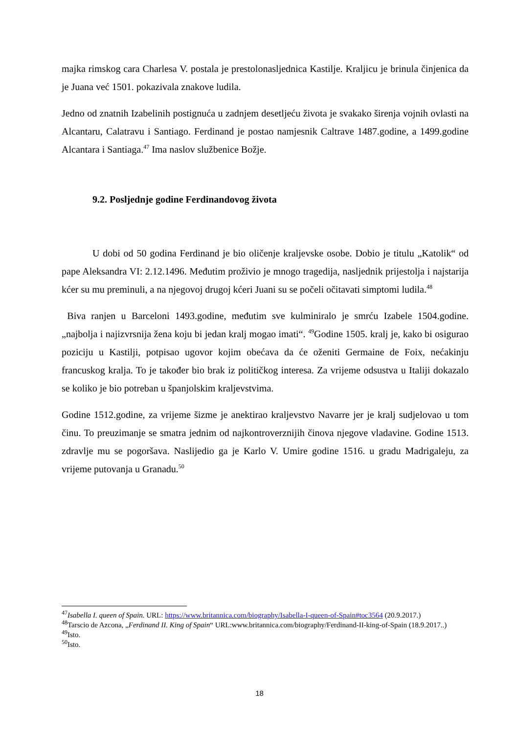majka rimskog cara Charlesa V. postala je prestolonasljednica Kastilje. Kraljicu je brinula činjenica da je Juana već 1501. pokazivala znakove ludila.
Jedno od znatnih Izabelinih postignuća u zadnjem desetljeću života je svakako širenja vojnih ovlasti na Alcantaru, Calatravu i Santiago. Ferdinand je postao namjesnik Caltrave 1487.godine, a 1499.godine Alcantara i Santiaga.<sup>47</sup> Ima naslov službenice Božje.
9.2. Posljednje godine Ferdinandovog života
U dobi od 50 godina Ferdinand je bio oličenje kraljevske osobe. Dobio je titulu „Katolik“ od pape Aleksandra VI: 2.12.1496. Međutim proživio je mnogo tragedija, nasljednik prijestolja i najstarija kćer su mu preminuli, a na njegovoj drugoj kćeri Juani su se počeli očitavati simptomi ludila.<sup>48</sup>
Biva ranjen u Barceloni 1493.godine, međutim sve kulminiralo je smrću Izabele 1504.godine. „najbolja i najizvrsnija žena koju bi jedan kralj mogao imati“. <sup>49</sup>Godine 1505. kralj je, kako bi osigurao poziciju u Kastilji, potpisao ugovor kojim obećava da će oženiti Germaine de Foix, nećakinju francuskog kralja. To je također bio brak iz političkog interesa. Za vrijeme odsustva u Italiji dokazalo se koliko je bio potreban u španjolskim kraljevstvima.
Godine 1512.godine, za vrijeme šizme je anektirao kraljevstvo Navarre jer je kralj sudjelovao u tom činu. To preuzimanje se smatra jednim od najkontroverznijih činova njegove vladavine. Godine 1513. zdravlje mu se pogoršava. Naslijedio ga je Karlo V. Umire godine 1516. u gradu Madrigaleju, za vrijeme putovanja u Granadu.<sup>50</sup>
<sup>47</sup> Isabella I. queen of Spain. URL: https://www.britannica.com/biography/Isabella-I-queen-of-Spain#toc3564 (20.9.2017.)
<sup>48</sup> Tarscio de Azcona, „Ferdinand II. King of Spain“ URL:www.britannica.com/biography/Ferdinand-II-king-of-Spain (18.9.2017..)
<sup>49</sup> Isto.
<sup>50</sup> Isto.
18